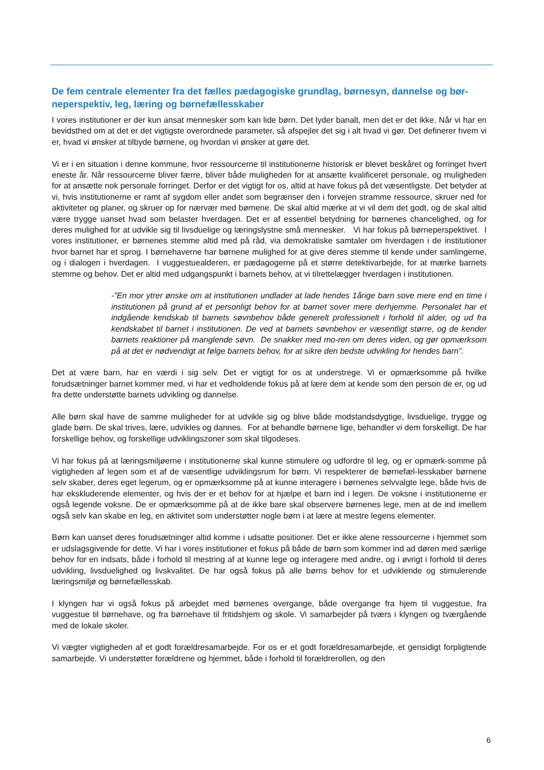De fem centrale elementer fra det fælles pædagogiske grundlag, børnesyn, dannelse og bør-neperspektiv, leg, læring og børnefællesskaber
I vores institutioner er der kun ansat mennesker som kan lide børn. Det lyder banalt, men det er det ikke. Når vi har en bevidsthed om at det er det vigtigste overordnede parameter, så afspejler det sig i alt hvad vi gør. Det definerer hvem vi er, hvad vi ønsker at tilbyde børnene, og hvordan vi ønsker at gøre det.
Vi er i en situation i denne kommune, hvor ressourcerne til institutionerne historisk er blevet beskåret og forringet hvert eneste år. Når ressourcerne bliver færre, bliver både muligheden for at ansætte kvalificeret personale, og muligheden for at ansætte nok personale forringet. Derfor er det vigtigt for os, altid at have fokus på det væsentligste. Det betyder at vi, hvis institutionerne er ramt af sygdom eller andet som begrænser den i forvejen stramme ressource, skruer ned for aktiviteter og planer, og skruer op for nærvær med børnene. De skal altid mærke at vi vil dem det godt, og de skal altid være trygge uanset hvad som belaster hverdagen. Det er af essentiel betydning for børnenes chancelighed, og for deres mulighed for at udvikle sig til livsduelige og læringslystne små mennesker. Vi har fokus på børneperspektivet. I vores institutioner, er børnenes stemme altid med på råd, via demokratiske samtaler om hverdagen i de institutioner hvor barnet har et sprog. I børnehaverne har børnene mulighed for at give deres stemme til kende under samlingerne, og i dialogen i hverdagen. I vuggestuealderen, er pædagogerne på et større detektivarbejde, for at mærke barnets stemme og behov. Det er altid med udgangspunkt i barnets behov, at vi tilrettelægger hverdagen i institutionen.
-”En mor ytrer ønske om at institutionen undlader at lade hendes 1årige barn sove mere end en time i institutionen på grund af et personligt behov for at barnet sover mere derhjemme. Personalet har et indgående kendskab til barnets søvnbehov både generelt professionelt i forhold til alder, og ud fra kendskabet til barnet i institutionen. De ved at barnets søvnbehov er væsentligt større, og de kender barnets reaktioner på manglende søvn. De snakker med mo-ren om deres viden, og gør opmærksom på at det er nødvendigt at følge barnets behov, for at sikre den bedste udvikling for hendes barn”.
Det at være barn, har en værdi i sig selv. Det er vigtigt for os at understrege. Vi er opmærksomme på hvilke forudsætninger barnet kommer med, vi har et vedholdende fokus på at lære dem at kende som den person de er, og ud fra dette understøtte barnets udvikling og dannelse.
Alle børn skal have de samme muligheder for at udvikle sig og blive både modstandsdygtige, livsduelige, trygge og glade børn. De skal trives, lære, udvikles og dannes. For at behandle børnene lige, behandler vi dem forskelligt. De har forskellige behov, og forskellige udviklingszoner som skal tilgodeses.
Vi har fokus på at læringsmiljøerne i institutionerne skal kunne stimulere og udfordre til leg, og er opmærk-somme på vigtigheden af legen som et af de væsentlige udviklingsrum for børn. Vi respekterer de børnefæl-lesskaber børnene selv skaber, deres eget legerum, og er opmærksomme på at kunne interagere i børnenes selvvalgte lege, både hvis de har ekskluderende elementer, og hvis der er et behov for at hjælpe et barn ind i legen. De voksne i institutionerne er også legende voksne. De er opmærksomme på at de ikke bare skal observere børnenes lege, men at de ind imellem også selv kan skabe en leg, en aktivitet som understøtter nogle børn i at lære at mestre legens elementer.
Børn kan uanset deres forudsætninger altid komme i udsatte positioner. Det er ikke alene ressourcerne i hjemmet som er udslagsgivende for dette. Vi har i vores institutioner et fokus på både de børn som kommer ind ad døren med særlige behov for en indsats, både i forhold til mestring af at kunne lege og interagere med andre, og i øvrigt i forhold til deres udvikling, livsduelighed og livskvalitet. De har også fokus på alle børns behov for et udviklende og stimulerende læringsmiljø og børnefællesskab.
I klyngen har vi også fokus på arbejdet med børnenes overgange, både overgange fra hjem til vuggestue, fra vuggestue til børnehave, og fra børnehave til fritidshjem og skole. Vi samarbejder på tværs i klyngen og tværgående med de lokale skoler.
Vi vægter vigtigheden af et godt forældresamarbejde. For os er et godt forældresamarbejde, et gensidigt forpligtende samarbejde. Vi understøtter forældrene og hjemmet, både i forhold til forældrerollen, og den
6